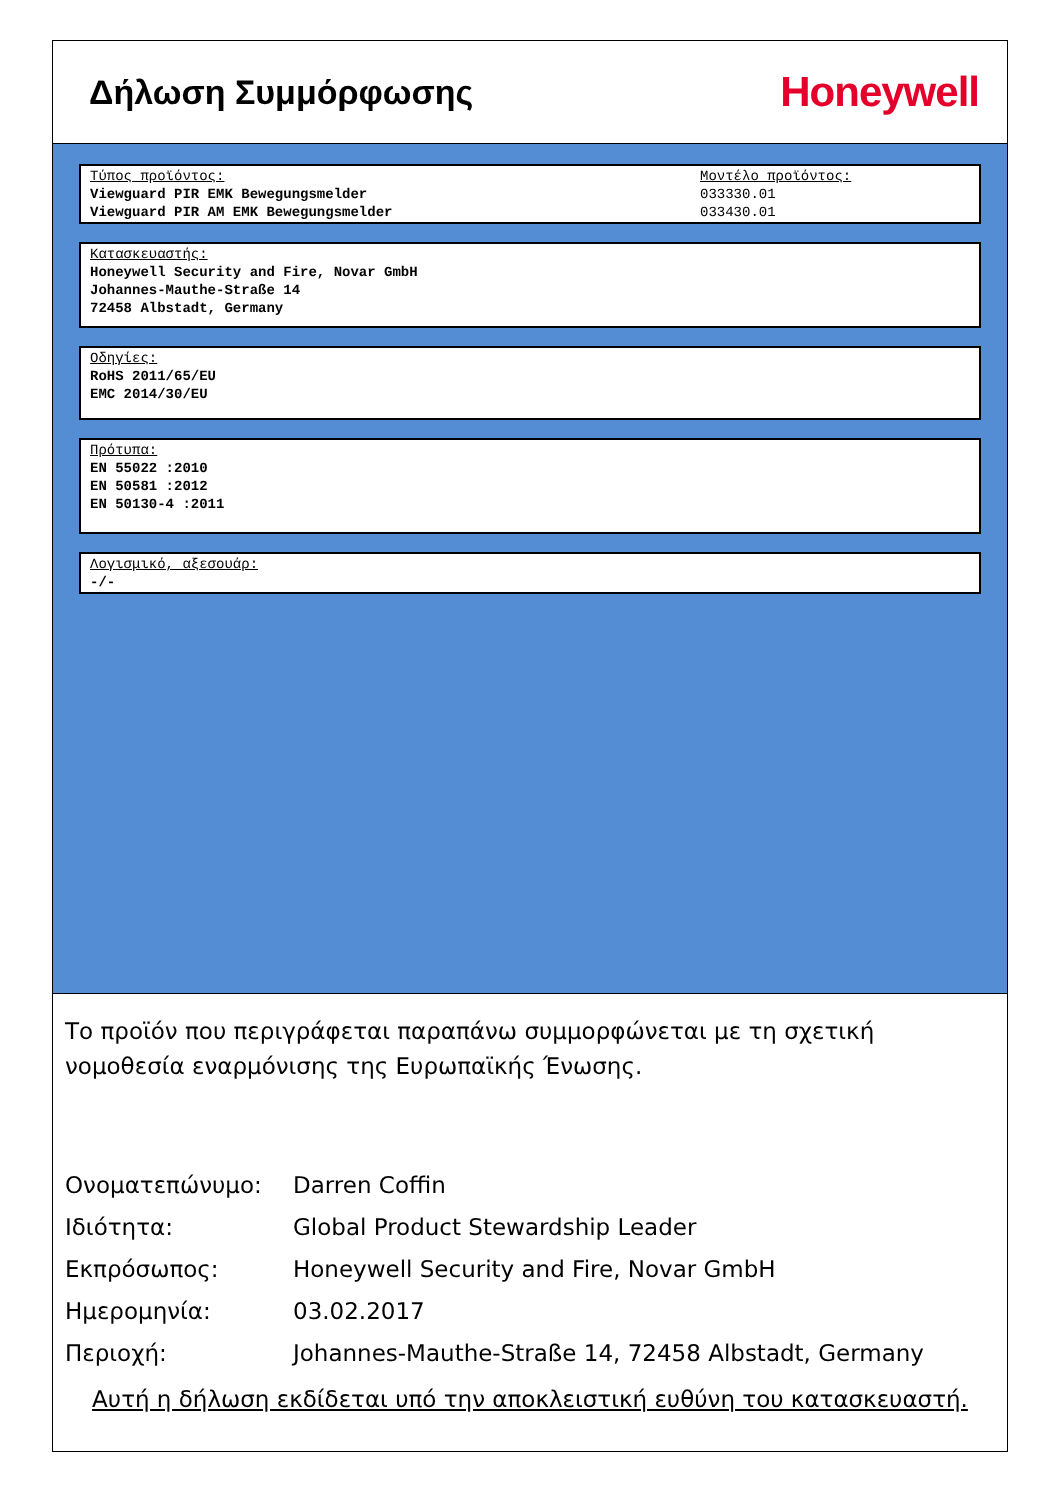Δήλωση Συμμόρφωσης
Honeywell
Τύπος προϊόντος:
Viewguard PIR EMK Bewegungsmelder
Viewguard PIR AM EMK Bewegungsmelder
Μοντέλο προϊόντος:
033330.01
033430.01
Κατασκευαστής:
Honeywell Security and Fire, Novar GmbH
Johannes-Mauthe-Straße 14
72458 Albstadt, Germany
Οδηγίες:
RoHS 2011/65/EU
EMC 2014/30/EU
Πρότυπα:
EN 55022 :2010
EN 50581 :2012
EN 50130-4 :2011
Λογισμικό, αξεσουάρ:
-/-
Το προϊόν που περιγράφεται παραπάνω συμμορφώνεται με τη σχετική νομοθεσία εναρμόνισης της Ευρωπαϊκής Ένωσης.
| Ονοματεπώνυμο: | Darren Coffin |
| Ιδιότητα: | Global Product Stewardship Leader |
| Εκπρόσωπος: | Honeywell Security and Fire, Novar GmbH |
| Ημερομηνία: | 03.02.2017 |
| Περιοχή: | Johannes-Mauthe-Straße 14, 72458 Albstadt, Germany |
Αυτή η δήλωση εκδίδεται υπό την αποκλειστική ευθύνη του κατασκευαστή.